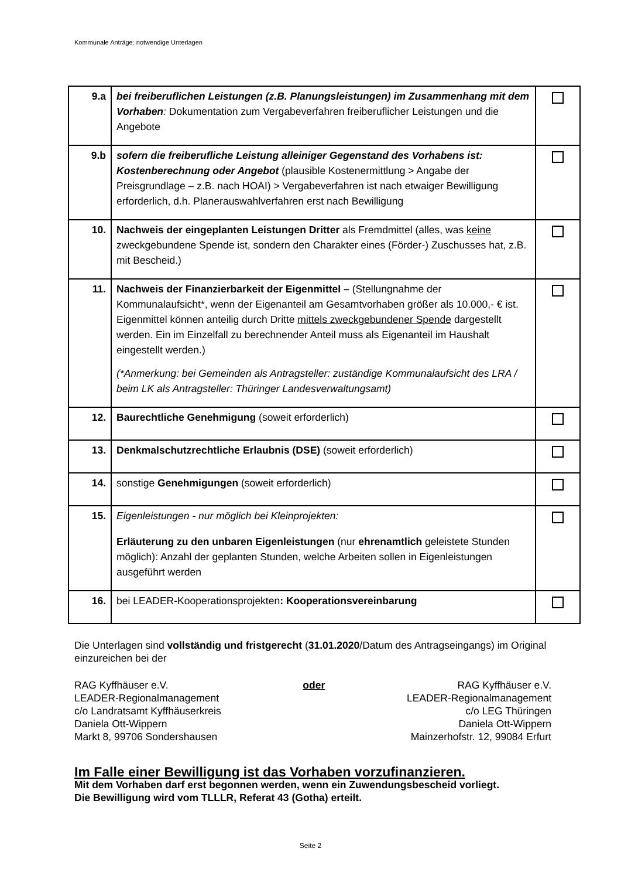Kommunale Anträge: notwendige Unterlagen
| 9.a | bei freiberuflichen Leistungen (z.B. Planungsleistungen) im Zusammenhang mit dem Vorhaben : Dokumentation zum Vergabeverfahren freiberuflicher Leistungen und die Angebote | |
| 9.b | sofern die freiberufliche Leistung alleiniger Gegenstand des Vorhabens ist: Kostenberechnung oder Angebot (plausible Kostenermittlung > Angabe der Preisgrundlage – z.B. nach HOAI) > Vergabeverfahren ist nach etwaiger Bewilligung erforderlich, d.h. Planerauswahlverfahren erst nach Bewilligung | |
| 10. | Nachweis der eingeplanten Leistungen Dritter als Fremdmittel (alles, was keine zweckgebundene Spende ist, sondern den Charakter eines (Förder-) Zuschusses hat, z.B. mit Bescheid.) | |
| 11. | Nachweis der Finanzierbarkeit der Eigenmittel – (Stellungnahme der Kommunalaufsicht*, wenn der Eigenanteil am Gesamtvorhaben größer als 10.000,- € ist. Eigenmittel können anteilig durch Dritte mittels zweckgebundener Spende dargestellt werden. Ein im Einzelfall zu berechnender Anteil muss als Eigenanteil im Haushalt eingestellt werden.) (*Anmerkung: bei Gemeinden als Antragsteller: zuständige Kommunalaufsicht des LRA / beim LK als Antragsteller: Thüringer Landesverwaltungsamt) | |
| 12. | Baurechtliche Genehmigung (soweit erforderlich) | |
| 13. | Denkmalschutzrechtliche Erlaubnis (DSE) (soweit erforderlich) | |
| 14. | sonstige Genehmigungen (soweit erforderlich) | |
| 15. | Eigenleistungen - nur möglich bei Kleinprojekten: Erläuterung zu den unbaren Eigenleistungen (nur ehrenamtlich geleistete Stunden möglich): Anzahl der geplanten Stunden, welche Arbeiten sollen in Eigenleistungen ausgeführt werden | |
| 16. | bei LEADER-Kooperationsprojekten : Kooperationsvereinbarung | |
Die Unterlagen sind vollständig und fristgerecht (31.01.2020/Datum des Antragseingangs) im Original einzureichen bei der
RAG Kyffhäuser e.V.
LEADER-Regionalmanagement
c/o Landratsamt Kyffhäuserkreis
Daniela Ott-Wippern
Markt 8, 99706 Sondershausen
oder RAG Kyffhäuser e.V.
LEADER-Regionalmanagement
c/o LEG Thüringen
Daniela Ott-Wippern
Mainzerhofstr. 12, 99084 Erfurt
Im Falle einer Bewilligung ist das Vorhaben vorzufinanzieren.
Mit dem Vorhaben darf erst begonnen werden, wenn ein Zuwendungsbescheid vorliegt.
Die Bewilligung wird vom TLLLR, Referat 43 (Gotha) erteilt.
Seite 2